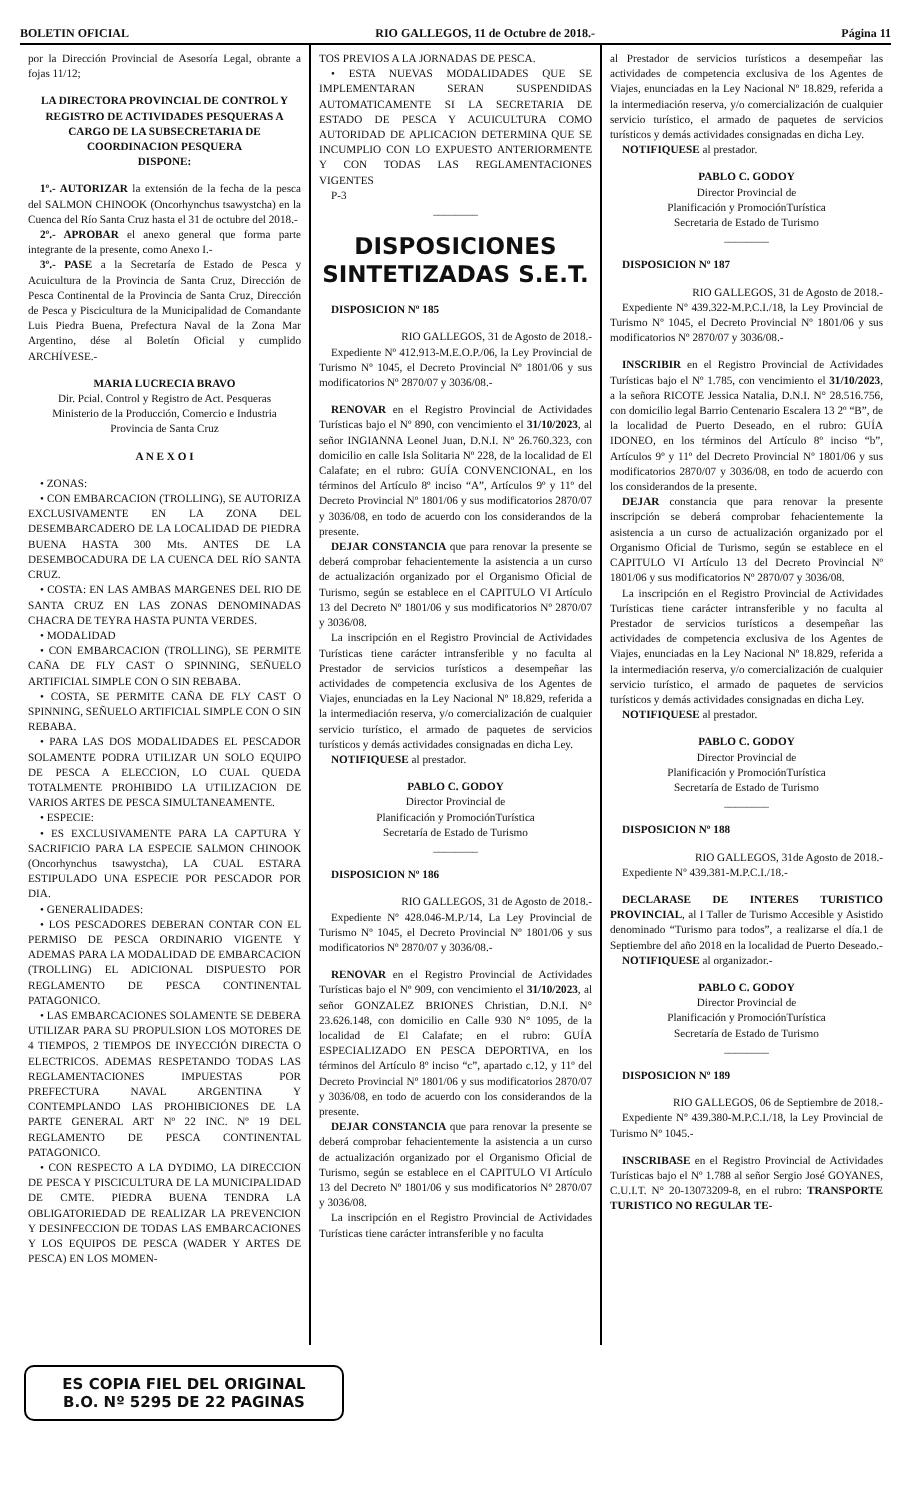BOLETIN OFICIAL RIO GALLEGOS, 11 de Octubre de 2018.- Página 11
por la Dirección Provincial de Asesoría Legal, obrante a fojas 11/12;
LA DIRECTORA PROVINCIAL DE CONTROL Y REGISTRO DE ACTIVIDADES PESQUERAS A CARGO DE LA SUBSECRETARIA DE COORDINACION PESQUERA
DISPONE:
1º.- AUTORIZAR la extensión de la fecha de la pesca del SALMON CHINOOK (Oncorhynchus tsawystcha) en la Cuenca del Río Santa Cruz hasta el 31 de octubre del 2018.-
2º.- APROBAR el anexo general que forma parte integrante de la presente, como Anexo I.-
3º.- PASE a la Secretaría de Estado de Pesca y Acuicultura de la Provincia de Santa Cruz, Dirección de Pesca Continental de la Provincia de Santa Cruz, Dirección de Pesca y Piscicultura de la Municipalidad de Comandante Luis Piedra Buena, Prefectura Naval de la Zona Mar Argentino, dése al Boletín Oficial y cumplido ARCHÍVESE.-
MARIA LUCRECIA BRAVO
Dir. Pcial. Control y Registro de Act. Pesqueras
Ministerio de la Producción, Comercio e Industria
Provincia de Santa Cruz
A N E X O I
• ZONAS:
• CON EMBARCACION (TROLLING), SE AUTORIZA EXCLUSIVAMENTE EN LA ZONA DEL DESEMBARCADERO DE LA LOCALIDAD DE PIEDRA BUENA HASTA 300 Mts. ANTES DE LA DESEMBOCADURA DE LA CUENCA DEL RÍO SANTA CRUZ.
• COSTA: EN LAS AMBAS MARGENES DEL RIO DE SANTA CRUZ EN LAS ZONAS DENOMINADAS CHACRA DE TEYRA HASTA PUNTA VERDES.
• MODALIDAD
• CON EMBARCACION (TROLLING), SE PERMITE CAÑA DE FLY CAST O SPINNING, SEÑUELO ARTIFICIAL SIMPLE CON O SIN REBABA.
• COSTA, SE PERMITE CAÑA DE FLY CAST O SPINNING, SEÑUELO ARTIFICIAL SIMPLE CON O SIN REBABA.
• PARA LAS DOS MODALIDADES EL PESCADOR SOLAMENTE PODRA UTILIZAR UN SOLO EQUIPO DE PESCA A ELECCION, LO CUAL QUEDA TOTALMENTE PROHIBIDO LA UTILIZACION DE VARIOS ARTES DE PESCA SIMULTANEAMENTE.
• ESPECIE:
• ES EXCLUSIVAMENTE PARA LA CAPTURA Y SACRIFICIO PARA LA ESPECIE SALMON CHINOOK (Oncorhynchus tsawystcha), LA CUAL ESTARA ESTIPULADO UNA ESPECIE POR PESCADOR POR DIA.
• GENERALIDADES:
• LOS PESCADORES DEBERAN CONTAR CON EL PERMISO DE PESCA ORDINARIO VIGENTE Y ADEMAS PARA LA MODALIDAD DE EMBARCACION (TROLLING) EL ADICIONAL DISPUESTO POR REGLAMENTO DE PESCA CONTINENTAL PATAGONICO.
• LAS EMBARCACIONES SOLAMENTE SE DEBERA UTILIZAR PARA SU PROPULSION LOS MOTORES DE 4 TIEMPOS, 2 TIEMPOS DE INYECCIÓN DIRECTA O ELECTRICOS. ADEMAS RESPETANDO TODAS LAS REGLAMENTACIONES IMPUESTAS POR PREFECTURA NAVAL ARGENTINA Y CONTEMPLANDO LAS PROHIBICIONES DE LA PARTE GENERAL ART Nº 22 INC. Nº 19 DEL REGLAMENTO DE PESCA CONTINENTAL PATAGONICO.
• CON RESPECTO A LA DYDIMO, LA DIRECCION DE PESCA Y PISCICULTURA DE LA MUNICIPALIDAD DE CMTE. PIEDRA BUENA TENDRA LA OBLIGATORIEDAD DE REALIZAR LA PREVENCION Y DESINFECCION DE TODAS LAS EMBARCACIONES Y LOS EQUIPOS DE PESCA (WADER Y ARTES DE PESCA) EN LOS MOMEN-
TOS PREVIOS A LA JORNADAS DE PESCA.
• ESTA NUEVAS MODALIDADES QUE SE IMPLEMENTARAN SERAN SUSPENDIDAS AUTOMATICAMENTE SI LA SECRETARIA DE ESTADO DE PESCA Y ACUICULTURA COMO AUTORIDAD DE APLICACION DETERMINA QUE SE INCUMPLIO CON LO EXPUESTO ANTERIORMENTE Y CON TODAS LAS REGLAMENTACIONES VIGENTES
P-3
________
DISPOSICIONES SINTETIZADAS S.E.T.
DISPOSICION Nº 185
RIO GALLEGOS, 31 de Agosto de 2018.-
Expediente Nº 412.913-M.E.O.P./06, la Ley Provincial de Turismo Nº 1045, el Decreto Provincial Nº 1801/06 y sus modificatorios Nº 2870/07 y 3036/08.-
RENOVAR en el Registro Provincial de Actividades Turísticas bajo el Nº 890, con vencimiento el 31/10/2023, al señor INGIANNA Leonel Juan, D.N.I. Nº 26.760.323, con domicilio en calle Isla Solitaria Nº 228, de la localidad de El Calafate; en el rubro: GUÍA CONVENCIONAL, en los términos del Artículo 8º inciso “A”, Artículos 9º y 11º del Decreto Provincial Nº 1801/06 y sus modificatorios 2870/07 y 3036/08, en todo de acuerdo con los considerandos de la presente.
DEJAR CONSTANCIA que para renovar la presente se deberá comprobar fehacientemente la asistencia a un curso de actualización organizado por el Organismo Oficial de Turismo, según se establece en el CAPITULO VI Artículo 13 del Decreto Nº 1801/06 y sus modificatorios Nº 2870/07 y 3036/08.
La inscripción en el Registro Provincial de Actividades Turísticas tiene carácter intransferible y no faculta al Prestador de servicios turísticos a desempeñar las actividades de competencia exclusiva de los Agentes de Viajes, enunciadas en la Ley Nacional Nº 18.829, referida a la intermediación reserva, y/o comercialización de cualquier servicio turístico, el armado de paquetes de servicios turísticos y demás actividades consignadas en dicha Ley.
NOTIFIQUESE al prestador.
PABLO C. GODOY
Director Provincial de
Planificación y PromociónTurística
Secretaría de Estado de Turismo
________
DISPOSICION Nº 186
RIO GALLEGOS, 31 de Agosto de 2018.-
Expediente Nº 428.046-M.P./14, La Ley Provincial de Turismo Nº 1045, el Decreto Provincial Nº 1801/06 y sus modificatorios Nº 2870/07 y 3036/08.-
RENOVAR en el Registro Provincial de Actividades Turísticas bajo el Nº 909, con vencimiento el 31/10/2023, al señor GONZALEZ BRIONES Christian, D.N.I. N° 23.626.148, con domicilio en Calle 930 N° 1095, de la localidad de El Calafate; en el rubro: GUÍA ESPECIALIZADO EN PESCA DEPORTIVA, en los términos del Artículo 8º inciso “c”, apartado c.12, y 11º del Decreto Provincial Nº 1801/06 y sus modificatorios 2870/07 y 3036/08, en todo de acuerdo con los considerandos de la presente.
DEJAR CONSTANCIA que para renovar la presente se deberá comprobar fehacientemente la asistencia a un curso de actualización organizado por el Organismo Oficial de Turismo, según se establece en el CAPITULO VI Artículo 13 del Decreto Nº 1801/06 y sus modificatorios Nº 2870/07 y 3036/08.
La inscripción en el Registro Provincial de Actividades Turísticas tiene carácter intransferible y no faculta
al Prestador de servicios turísticos a desempeñar las actividades de competencia exclusiva de los Agentes de Viajes, enunciadas en la Ley Nacional Nº 18.829, referida a la intermediación reserva, y/o comercialización de cualquier servicio turístico, el armado de paquetes de servicios turísticos y demás actividades consignadas en dicha Ley.
NOTIFIQUESE al prestador.
PABLO C. GODOY
Director Provincial de
Planificación y PromociónTurística
Secretaria de Estado de Turismo
________
DISPOSICION Nº 187
RIO GALLEGOS, 31 de Agosto de 2018.-
Expediente Nº 439.322-M.P.C.I./18, la Ley Provincial de Turismo Nº 1045, el Decreto Provincial Nº 1801/06 y sus modificatorios Nº 2870/07 y 3036/08.-
INSCRIBIR en el Registro Provincial de Actividades Turísticas bajo el Nº 1.785, con vencimiento el 31/10/2023, a la señora RICOTE Jessica Natalia, D.N.I. N° 28.516.756, con domicilio legal Barrio Centenario Escalera 13 2º “B”, de la localidad de Puerto Deseado, en el rubro: GUÍA IDONEO, en los términos del Artículo 8º inciso “b”, Artículos 9º y 11º del Decreto Provincial Nº 1801/06 y sus modificatorios 2870/07 y 3036/08, en todo de acuerdo con los considerandos de la presente.
DEJAR constancia que para renovar la presente inscripción se deberá comprobar fehacientemente la asistencia a un curso de actualización organizado por el Organismo Oficial de Turismo, según se establece en el CAPITULO VI Artículo 13 del Decreto Provincial Nº 1801/06 y sus modificatorios Nº 2870/07 y 3036/08.
La inscripción en el Registro Provincial de Actividades Turísticas tiene carácter intransferible y no faculta al Prestador de servicios turísticos a desempeñar las actividades de competencia exclusiva de los Agentes de Viajes, enunciadas en la Ley Nacional Nº 18.829, referida a la intermediación reserva, y/o comercialización de cualquier servicio turístico, el armado de paquetes de servicios turísticos y demás actividades consignadas en dicha Ley.
NOTIFIQUESE al prestador.
PABLO C. GODOY
Director Provincial de
Planificación y PromociónTurística
Secretaría de Estado de Turismo
________
DISPOSICION Nº 188
RIO GALLEGOS, 31de Agosto de 2018.-
Expediente Nº 439.381-M.P.C.I./18.-
DECLARASE DE INTERES TURISTICO PROVINCIAL, al I Taller de Turismo Accesible y Asistido denominado “Turismo para todos”, a realizarse el día.1 de Septiembre del año 2018 en la localidad de Puerto Deseado.-
NOTIFIQUESE al organizador.-
PABLO C. GODOY
Director Provincial de
Planificación y PromociónTurística
Secretaría de Estado de Turismo
________
DISPOSICION Nº 189
RIO GALLEGOS, 06 de Septiembre de 2018.-
Expediente Nº 439.380-M.P.C.I./18, la Ley Provincial de Turismo Nº 1045.-
INSCRIBASE en el Registro Provincial de Actividades Turísticas bajo el Nº 1.788 al señor Sergio José GOYANES, C.U.I.T. N° 20-13073209-8, en el rubro: TRANSPORTE TURISTICO NO REGULAR TE-
ES COPIA FIEL DEL ORIGINAL
B.O. Nº 5295 DE 22 PAGINAS